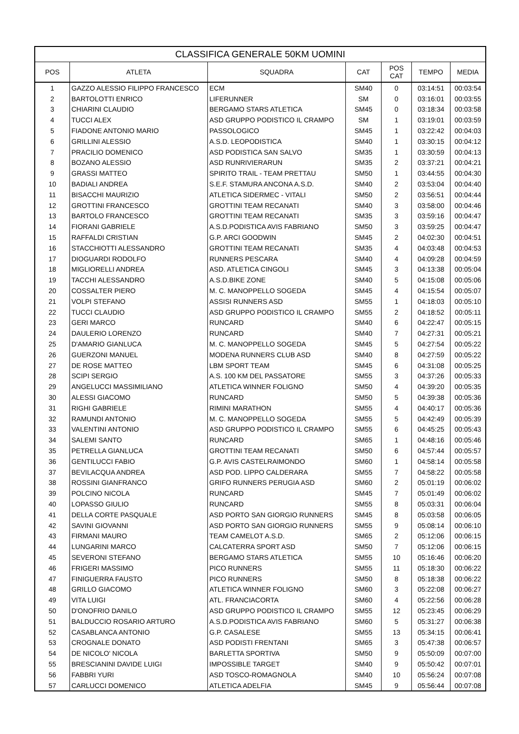| CLASSIFICA GENERALE 50KM UOMINI | | | | | | |
| --- | --- | --- | --- | --- | --- | --- |
| POS | ATLETA | SQUADRA | CAT | POS CAT | TEMPO | MEDIA |
| 1 | GAZZO ALESSIO FILIPPO FRANCESCO | ECM | SM40 | 0 | 03:14:51 | 00:03:54 |
| 2 | BARTOLOTTI ENRICO | LIFERUNNER | SM | 0 | 03:16:01 | 00:03:55 |
| 3 | CHIARINI CLAUDIO | BERGAMO STARS ATLETICA | SM45 | 0 | 03:18:34 | 00:03:58 |
| 4 | TUCCI ALEX | ASD GRUPPO PODISTICO IL CRAMPO | SM | 1 | 03:19:01 | 00:03:59 |
| 5 | FIADONE ANTONIO MARIO | PASSOLOGICO | SM45 | 1 | 03:22:42 | 00:04:03 |
| 6 | GRILLINI ALESSIO | A.S.D. LEOPODISTICA | SM40 | 1 | 03:30:15 | 00:04:12 |
| 7 | PRACILIO DOMENICO | ASD PODISTICA SAN SALVO | SM35 | 1 | 03:30:59 | 00:04:13 |
| 8 | BOZANO ALESSIO | ASD RUNRIVIERARUN | SM35 | 2 | 03:37:21 | 00:04:21 |
| 9 | GRASSI MATTEO | SPIRITO TRAIL - TEAM PRETTAU | SM50 | 1 | 03:44:55 | 00:04:30 |
| 10 | BADIALI ANDREA | S.E.F. STAMURA ANCONA A.S.D. | SM40 | 2 | 03:53:04 | 00:04:40 |
| 11 | BISACCHI MAURIZIO | ATLETICA SIDERMEC - VITALI | SM50 | 2 | 03:56:51 | 00:04:44 |
| 12 | GROTTINI FRANCESCO | GROTTINI TEAM RECANATI | SM40 | 3 | 03:58:00 | 00:04:46 |
| 13 | BARTOLO FRANCESCO | GROTTINI TEAM RECANATI | SM35 | 3 | 03:59:16 | 00:04:47 |
| 14 | FIORANI GABRIELE | A.S.D.PODISTICA AVIS FABRIANO | SM50 | 3 | 03:59:25 | 00:04:47 |
| 15 | RAFFALDI CRISTIAN | G.P. ARCI GOODWIN | SM45 | 2 | 04:02:30 | 00:04:51 |
| 16 | STACCHIOTTI ALESSANDRO | GROTTINI TEAM RECANATI | SM35 | 4 | 04:03:48 | 00:04:53 |
| 17 | DIOGUARDI RODOLFO | RUNNERS PESCARA | SM40 | 4 | 04:09:28 | 00:04:59 |
| 18 | MIGLIORELLI ANDREA | ASD. ATLETICA CINGOLI | SM45 | 3 | 04:13:38 | 00:05:04 |
| 19 | TACCHI ALESSANDRO | A.S.D.BIKE ZONE | SM40 | 5 | 04:15:08 | 00:05:06 |
| 20 | COSSALTER PIERO | M. C. MANOPPELLO SOGEDA | SM45 | 4 | 04:15:54 | 00:05:07 |
| 21 | VOLPI STEFANO | ASSISI RUNNERS ASD | SM55 | 1 | 04:18:03 | 00:05:10 |
| 22 | TUCCI CLAUDIO | ASD GRUPPO PODISTICO IL CRAMPO | SM55 | 2 | 04:18:52 | 00:05:11 |
| 23 | GERI MARCO | RUNCARD | SM40 | 6 | 04:22:47 | 00:05:15 |
| 24 | DAULERIO LORENZO | RUNCARD | SM40 | 7 | 04:27:31 | 00:05:21 |
| 25 | D'AMARIO GIANLUCA | M. C. MANOPPELLO SOGEDA | SM45 | 5 | 04:27:54 | 00:05:22 |
| 26 | GUERZONI MANUEL | MODENA RUNNERS CLUB ASD | SM40 | 8 | 04:27:59 | 00:05:22 |
| 27 | DE ROSE MATTEO | LBM SPORT TEAM | SM45 | 6 | 04:31:08 | 00:05:25 |
| 28 | SCIPI SERGIO | A.S. 100 KM DEL PASSATORE | SM55 | 3 | 04:37:26 | 00:05:33 |
| 29 | ANGELUCCI MASSIMILIANO | ATLETICA WINNER FOLIGNO | SM50 | 4 | 04:39:20 | 00:05:35 |
| 30 | ALESSI GIACOMO | RUNCARD | SM50 | 5 | 04:39:38 | 00:05:36 |
| 31 | RIGHI GABRIELE | RIMINI MARATHON | SM55 | 4 | 04:40:17 | 00:05:36 |
| 32 | RAMUNDI ANTONIO | M. C. MANOPPELLO SOGEDA | SM55 | 5 | 04:42:49 | 00:05:39 |
| 33 | VALENTINI ANTONIO | ASD GRUPPO PODISTICO IL CRAMPO | SM55 | 6 | 04:45:25 | 00:05:43 |
| 34 | SALEMI SANTO | RUNCARD | SM65 | 1 | 04:48:16 | 00:05:46 |
| 35 | PETRELLA GIANLUCA | GROTTINI TEAM RECANATI | SM50 | 6 | 04:57:44 | 00:05:57 |
| 36 | GENTILUCCI FABIO | G.P. AVIS CASTELRAIMONDO | SM60 | 1 | 04:58:14 | 00:05:58 |
| 37 | BEVILACQUA ANDREA | ASD POD. LIPPO CALDERARA | SM55 | 7 | 04:58:22 | 00:05:58 |
| 38 | ROSSINI GIANFRANCO | GRIFO RUNNERS PERUGIA ASD | SM60 | 2 | 05:01:19 | 00:06:02 |
| 39 | POLCINO NICOLA | RUNCARD | SM45 | 7 | 05:01:49 | 00:06:02 |
| 40 | LOPASSO GIULIO | RUNCARD | SM55 | 8 | 05:03:31 | 00:06:04 |
| 41 | DELLA CORTE PASQUALE | ASD PORTO SAN GIORGIO RUNNERS | SM45 | 8 | 05:03:58 | 00:06:05 |
| 42 | SAVINI GIOVANNI | ASD PORTO SAN GIORGIO RUNNERS | SM55 | 9 | 05:08:14 | 00:06:10 |
| 43 | FIRMANI MAURO | TEAM CAMELOT A.S.D. | SM65 | 2 | 05:12:06 | 00:06:15 |
| 44 | LUNGARINI MARCO | CALCATERRA SPORT ASD | SM50 | 7 | 05:12:06 | 00:06:15 |
| 45 | SEVERONI STEFANO | BERGAMO STARS ATLETICA | SM55 | 10 | 05:16:46 | 00:06:20 |
| 46 | FRIGERI MASSIMO | PICO RUNNERS | SM55 | 11 | 05:18:30 | 00:06:22 |
| 47 | FINIGUERRA FAUSTO | PICO RUNNERS | SM50 | 8 | 05:18:38 | 00:06:22 |
| 48 | GRILLO GIACOMO | ATLETICA WINNER FOLIGNO | SM60 | 3 | 05:22:08 | 00:06:27 |
| 49 | VITA LUIGI | ATL. FRANCIACORTA | SM60 | 4 | 05:22:56 | 00:06:28 |
| 50 | D'ONOFRIO DANILO | ASD GRUPPO PODISTICO IL CRAMPO | SM55 | 12 | 05:23:45 | 00:06:29 |
| 51 | BALDUCCIO ROSARIO ARTURO | A.S.D.PODISTICA AVIS FABRIANO | SM60 | 5 | 05:31:27 | 00:06:38 |
| 52 | CASABLANCA ANTONIO | G.P. CASALESE | SM55 | 13 | 05:34:15 | 00:06:41 |
| 53 | CROGNALE DONATO | ASD PODISTI FRENTANI | SM65 | 3 | 05:47:38 | 00:06:57 |
| 54 | DE NICOLO' NICOLA | BARLETTA SPORTIVA | SM50 | 9 | 05:50:09 | 00:07:00 |
| 55 | BRESCIANINI DAVIDE LUIGI | IMPOSSIBLE TARGET | SM40 | 9 | 05:50:42 | 00:07:01 |
| 56 | FABBRI YURI | ASD TOSCO-ROMAGNOLA | SM40 | 10 | 05:56:24 | 00:07:08 |
| 57 | CARLUCCI DOMENICO | ATLETICA ADELFIA | SM45 | 9 | 05:56:44 | 00:07:08 |